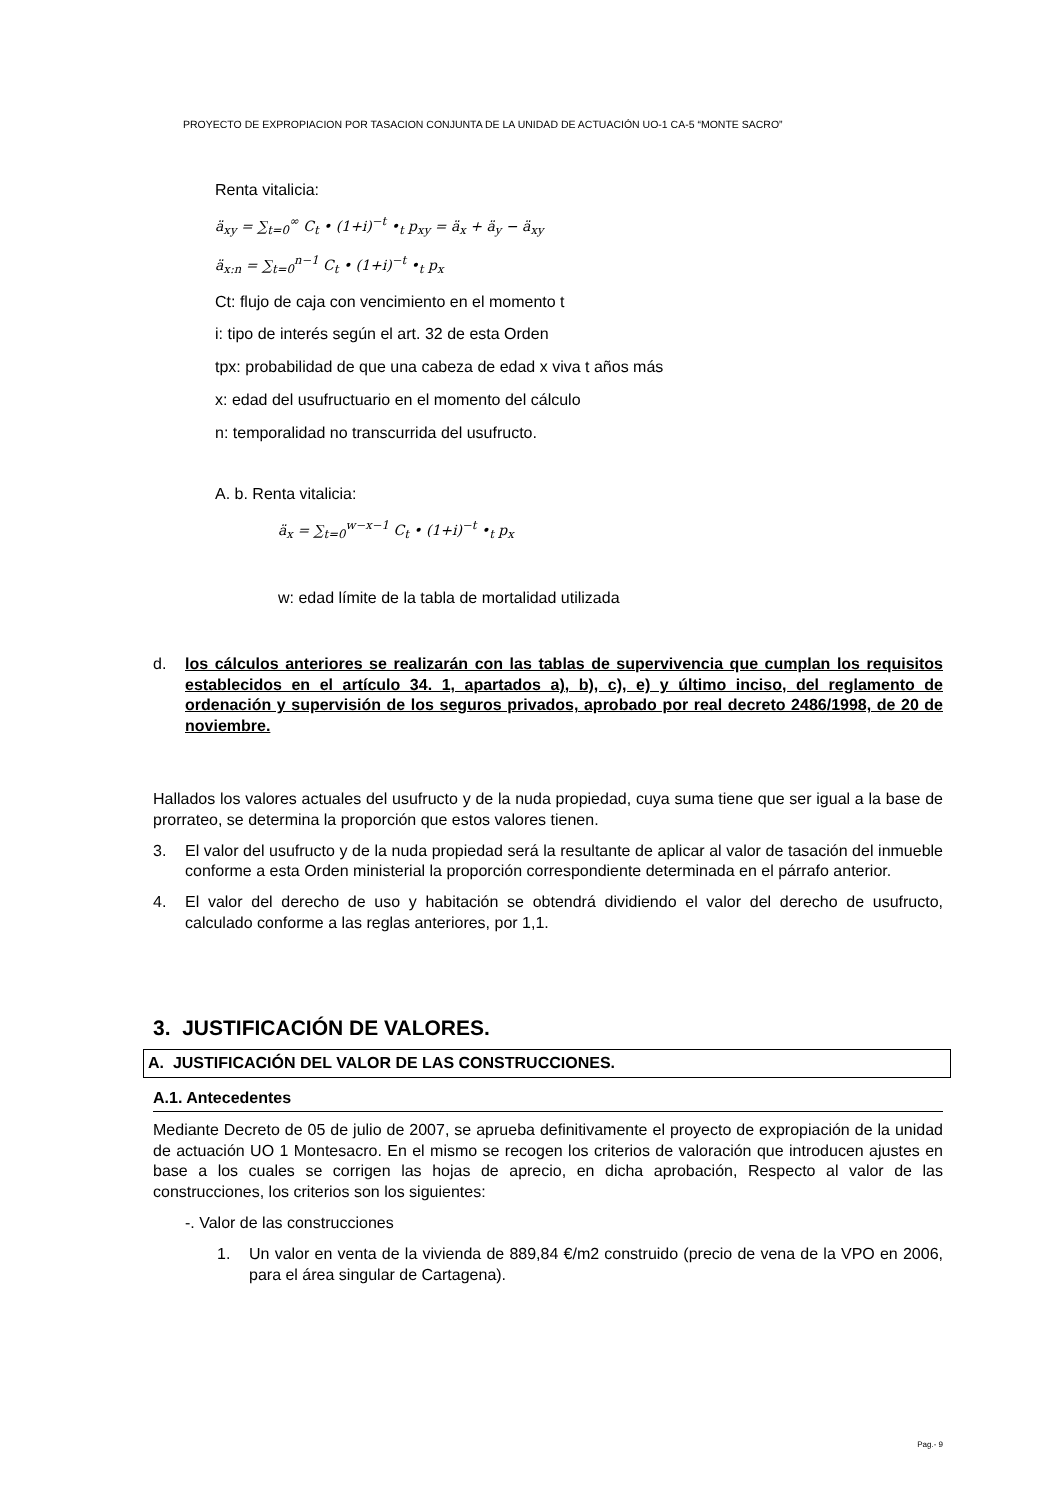PROYECTO DE EXPROPIACION POR TASACION CONJUNTA DE LA UNIDAD DE ACTUACIÓN UO-1 CA-5 “MONTE SACRO”
Renta vitalicia:
ä<sub>xy</sub> = ∑<sub>t=0</sub><sup>∞</sup> C<sub>t</sub> • (1+i)<sup>−t</sup> •<sub>t</sub> p<sub>xy</sub> = ä<sub>x</sub> + ä<sub>y</sub> − ä<sub>xy</sub>
ä<sub>x:n</sub> = ∑<sub>t=0</sub><sup>n−1</sup> C<sub>t</sub> • (1+i)<sup>−t</sup> •<sub>t</sub> p<sub>x</sub>
Ct: flujo de caja con vencimiento en el momento t
i: tipo de interés según el art. 32 de esta Orden
tpx: probabilidad de que una cabeza de edad x viva t años más
x: edad del usufructuario en el momento del cálculo
n: temporalidad no transcurrida del usufructo.
A. b. Renta vitalicia:
ä<sub>x</sub> = ∑<sub>t=0</sub><sup>w−x−1</sup> C<sub>t</sub> • (1+i)<sup>−t</sup> •<sub>t</sub> p<sub>x</sub>
w: edad límite de la tabla de mortalidad utilizada
d. los cálculos anteriores se realizarán con las tablas de supervivencia que cumplan los requisitos establecidos en el artículo 34. 1, apartados a), b), c), e) y último inciso, del reglamento de ordenación y supervisión de los seguros privados, aprobado por real decreto 2486/1998, de 20 de noviembre.
Hallados los valores actuales del usufructo y de la nuda propiedad, cuya suma tiene que ser igual a la base de prorrateo, se determina la proporción que estos valores tienen.
3. El valor del usufructo y de la nuda propiedad será la resultante de aplicar al valor de tasación del inmueble conforme a esta Orden ministerial la proporción correspondiente determinada en el párrafo anterior.
4. El valor del derecho de uso y habitación se obtendrá dividiendo el valor del derecho de usufructo, calculado conforme a las reglas anteriores, por 1,1.
3. JUSTIFICACIÓN DE VALORES.
A. JUSTIFICACIÓN DEL VALOR DE LAS CONSTRUCCIONES.
A.1. Antecedentes
Mediante Decreto de 05 de julio de 2007, se aprueba definitivamente el proyecto de expropiación de la unidad de actuación UO 1 Montesacro. En el mismo se recogen los criterios de valoración que introducen ajustes en base a los cuales se corrigen las hojas de aprecio, en dicha aprobación, Respecto al valor de las construcciones, los criterios son los siguientes:
-. Valor de las construcciones
1. Un valor en venta de la vivienda de 889,84 €/m2 construido (precio de vena de la VPO en 2006, para el área singular de Cartagena).
Pag.- 9